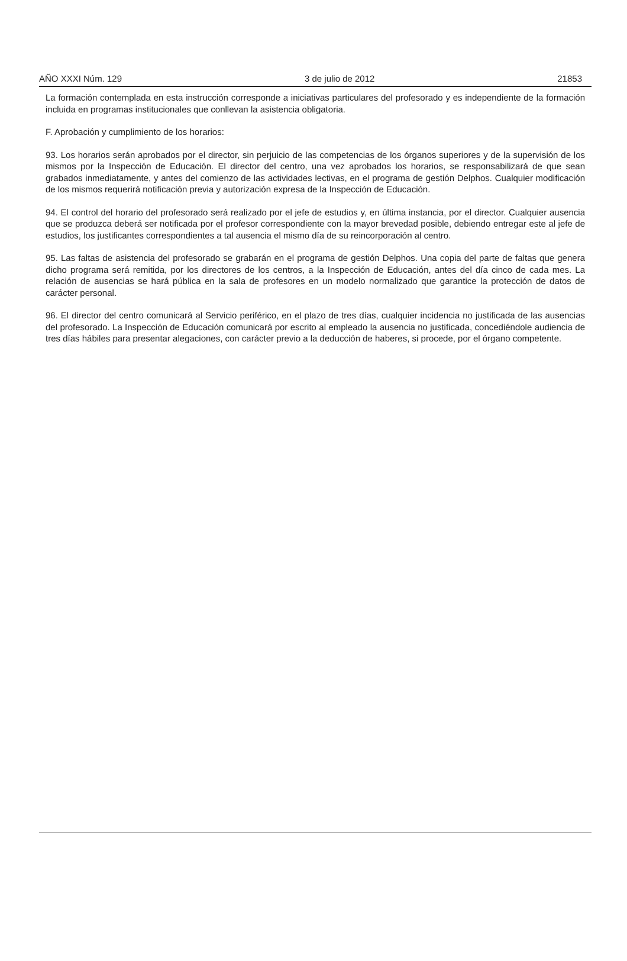AÑO XXXI Núm. 129 3 de julio de 2012 21853
La formación contemplada en esta instrucción corresponde a iniciativas particulares del profesorado y es independiente de la formación incluida en programas institucionales que conllevan la asistencia obligatoria.
F. Aprobación y cumplimiento de los horarios:
93. Los horarios serán aprobados por el director, sin perjuicio de las competencias de los órganos superiores y de la supervisión de los mismos por la Inspección de Educación. El director del centro, una vez aprobados los horarios, se responsabilizará de que sean grabados inmediatamente, y antes del comienzo de las actividades lectivas, en el programa de gestión Delphos. Cualquier modificación de los mismos requerirá notificación previa y autorización expresa de la Inspección de Educación.
94. El control del horario del profesorado será realizado por el jefe de estudios y, en última instancia, por el director. Cualquier ausencia que se produzca deberá ser notificada por el profesor correspondiente con la mayor brevedad posible, debiendo entregar este al jefe de estudios, los justificantes correspondientes a tal ausencia el mismo día de su reincorporación al centro.
95. Las faltas de asistencia del profesorado se grabarán en el programa de gestión Delphos. Una copia del parte de faltas que genera dicho programa será remitida, por los directores de los centros, a la Inspección de Educación, antes del día cinco de cada mes. La relación de ausencias se hará pública en la sala de profesores en un modelo normalizado que garantice la protección de datos de carácter personal.
96. El director del centro comunicará al Servicio periférico, en el plazo de tres días, cualquier incidencia no justificada de las ausencias del profesorado. La Inspección de Educación comunicará por escrito al empleado la ausencia no justificada, concediéndole audiencia de tres días hábiles para presentar alegaciones, con carácter previo a la deducción de haberes, si procede, por el órgano competente.